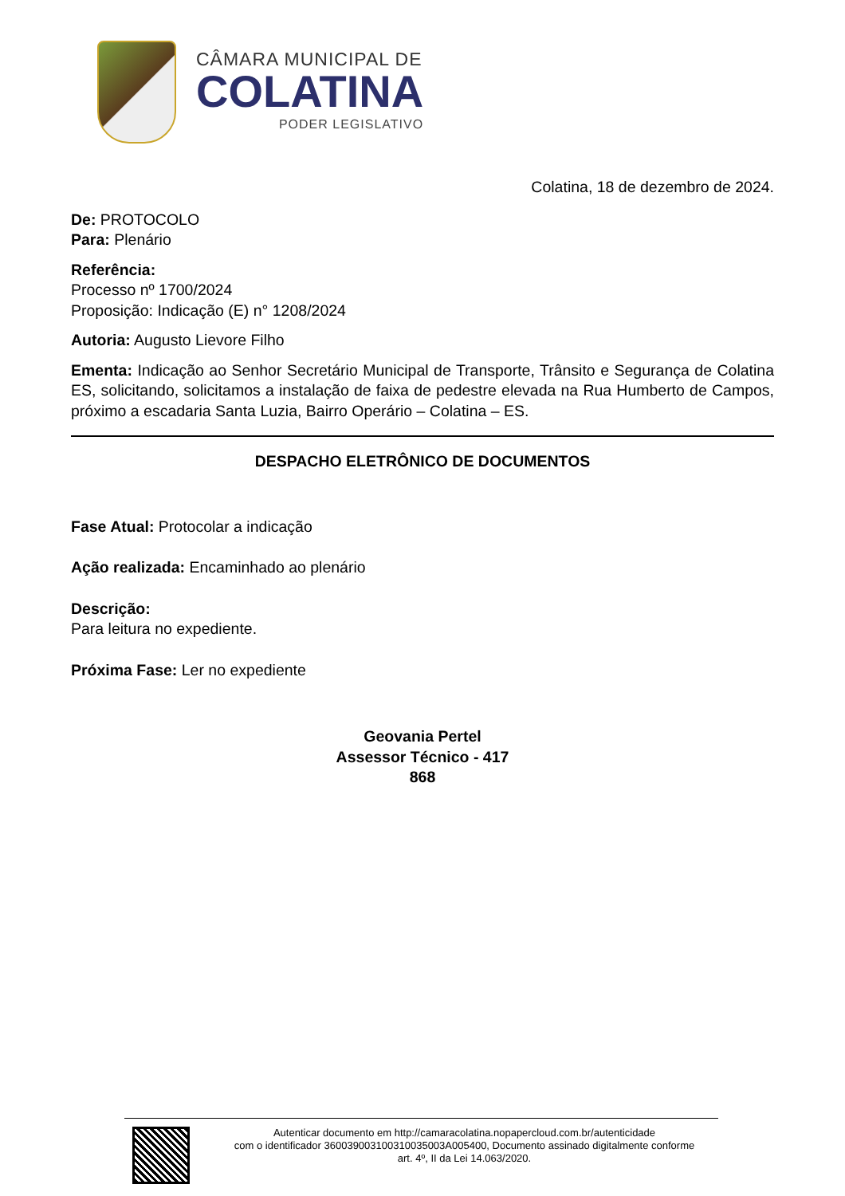CÂMARA MUNICIPAL DE
COLATINA
PODER LEGISLATIVO
Colatina, 18 de dezembro de 2024.
De: PROTOCOLO
Para: Plenário
Referência:
Processo nº 1700/2024
Proposição: Indicação (E) n° 1208/2024
Autoria: Augusto Lievore Filho
Ementa: Indicação ao Senhor Secretário Municipal de Transporte, Trânsito e Segurança de Colatina ES, solicitando, solicitamos a instalação de faixa de pedestre elevada na Rua Humberto de Campos, próximo a escadaria Santa Luzia, Bairro Operário – Colatina – ES.
DESPACHO ELETRÔNICO DE DOCUMENTOS
Fase Atual: Protocolar a indicação
Ação realizada: Encaminhado ao plenário
Descrição:
Para leitura no expediente.
Próxima Fase: Ler no expediente
Geovania Pertel
Assessor Técnico - 417
868
Autenticar documento em http://camaracolatina.nopapercloud.com.br/autenticidade
com o identificador 360039003100310035003A005400, Documento assinado digitalmente conforme
art. 4º, II da Lei 14.063/2020.